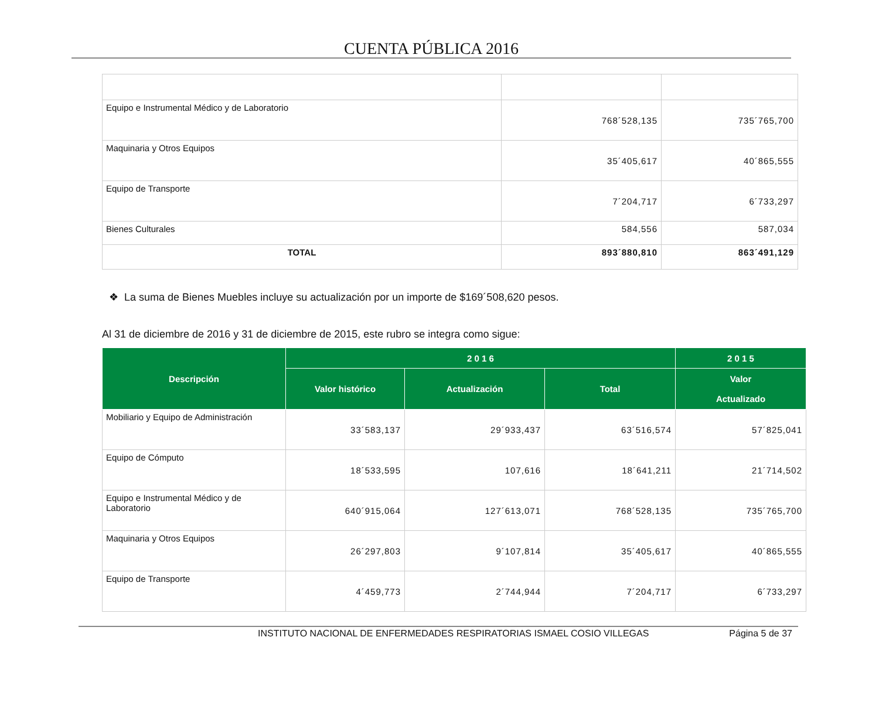CUENTA PÚBLICA 2016
| Equipo e Instrumental Médico y de Laboratorio | 768´528,135 | 735´765,700 |
| Maquinaria y Otros Equipos | 35´405,617 | 40´865,555 |
| Equipo de Transporte | 7´204,717 | 6´733,297 |
| Bienes Culturales | 584,556 | 587,034 |
| TOTAL | 893´880,810 | 863´491,129 |
❖ La suma de Bienes Muebles incluye su actualización por un importe de $169´508,620 pesos.
Al 31 de diciembre de 2016 y 31 de diciembre de 2015, este rubro se integra como sigue:
| Descripción | 2 0 1 6 | | | 2 0 1 5 |
| --- | --- | --- | --- | --- |
| | Valor histórico | Actualización | Total | Valor Actualizado |
| Mobiliario y Equipo de Administración | 33´583,137 | 29´933,437 | 63´516,574 | 57´825,041 |
| Equipo de Cómputo | 18´533,595 | 107,616 | 18´641,211 | 21´714,502 |
| Equipo e Instrumental Médico y de Laboratorio | 640´915,064 | 127´613,071 | 768´528,135 | 735´765,700 |
| Maquinaria y Otros Equipos | 26´297,803 | 9´107,814 | 35´405,617 | 40´865,555 |
| Equipo de Transporte | 4´459,773 | 2´744,944 | 7´204,717 | 6´733,297 |
INSTITUTO NACIONAL DE ENFERMEDADES RESPIRATORIAS ISMAEL COSIO VILLEGAS Página 5 de 37